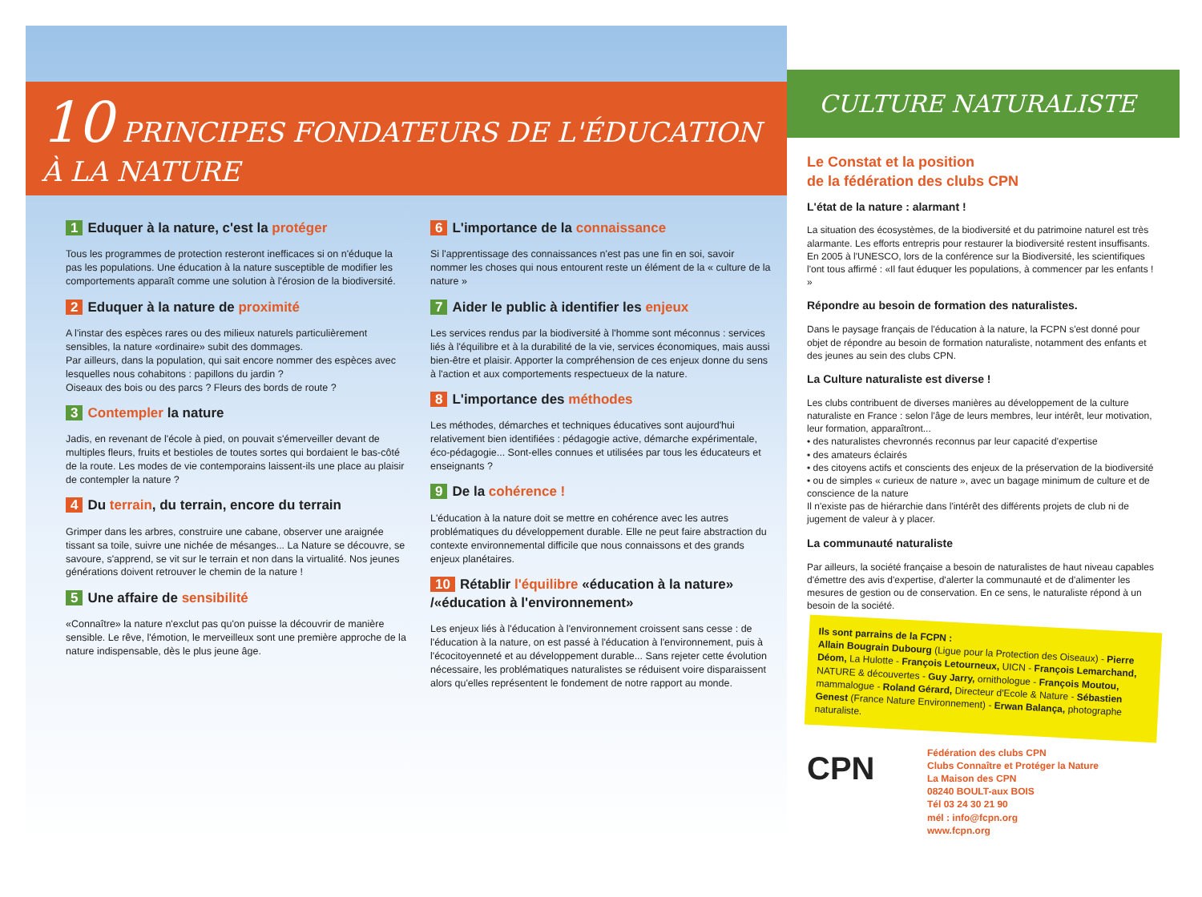10 PRINCIPES FONDATEURS DE L'ÉDUCATION À LA NATURE
1 Eduquer à la nature, c'est la protéger
Tous les programmes de protection resteront inefficaces si on n'éduque la pas les populations. Une éducation à la nature susceptible de modifier les comportements apparaît comme une solution à l'érosion de la biodiversité.
2 Eduquer à la nature de proximité
A l'instar des espèces rares ou des milieux naturels particulièrement sensibles, la nature «ordinaire» subit des dommages.
Par ailleurs, dans la population, qui sait encore nommer des espèces avec lesquelles nous cohabitons : papillons du jardin ?
Oiseaux des bois ou des parcs ? Fleurs des bords de route ?
3 Contempler la nature
Jadis, en revenant de l'école à pied, on pouvait s'émerveiller devant de multiples fleurs, fruits et bestioles de toutes sortes qui bordaient le bas-côté de la route. Les modes de vie contemporains laissent-ils une place au plaisir de contempler la nature ?
4 Du terrain, du terrain, encore du terrain
Grimper dans les arbres, construire une cabane, observer une araignée tissant sa toile, suivre une nichée de mésanges... La Nature se découvre, se savoure, s'apprend, se vit sur le terrain et non dans la virtualité. Nos jeunes générations doivent retrouver le chemin de la nature !
5 Une affaire de sensibilité
«Connaître» la nature n'exclut pas qu'on puisse la découvrir de manière sensible. Le rêve, l'émotion, le merveilleux sont une première approche de la nature indispensable, dès le plus jeune âge.
6 L'importance de la connaissance
Si l'apprentissage des connaissances n'est pas une fin en soi, savoir nommer les choses qui nous entourent reste un élément de la « culture de la nature »
7 Aider le public à identifier les enjeux
Les services rendus par la biodiversité à l'homme sont méconnus : services liés à l'équilibre et à la durabilité de la vie, services économiques, mais aussi bien-être et plaisir. Apporter la compréhension de ces enjeux donne du sens à l'action et aux comportements respectueux de la nature.
8 L'importance des méthodes
Les méthodes, démarches et techniques éducatives sont aujourd'hui relativement bien identifiées : pédagogie active, démarche expérimentale, éco-pédagogie... Sont-elles connues et utilisées par tous les éducateurs et enseignants ?
9 De la cohérence !
L'éducation à la nature doit se mettre en cohérence avec les autres problématiques du développement durable. Elle ne peut faire abstraction du contexte environnemental difficile que nous connaissons et des grands enjeux planétaires.
10 Rétablir l'équilibre «éducation à la nature» /«éducation à l'environnement»
Les enjeux liés à l'éducation à l'environnement croissent sans cesse : de l'éducation à la nature, on est passé à l'éducation à l'environnement, puis à l'écocitoyenneté et au développement durable... Sans rejeter cette évolution nécessaire, les problématiques naturalistes se réduisent voire disparaissent alors qu'elles représentent le fondement de notre rapport au monde.
CULTURE NATURALISTE
Le Constat et la position
de la fédération des clubs CPN
L'état de la nature : alarmant !
La situation des écosystèmes, de la biodiversité et du patrimoine naturel est très alarmante. Les efforts entrepris pour restaurer la biodiversité restent insuffisants. En 2005 à l'UNESCO, lors de la conférence sur la Biodiversité, les scientifiques l'ont tous affirmé : «Il faut éduquer les populations, à commencer par les enfants ! »
Répondre au besoin de formation des naturalistes.
Dans le paysage français de l'éducation à la nature, la FCPN s'est donné pour objet de répondre au besoin de formation naturaliste, notamment des enfants et des jeunes au sein des clubs CPN.
La Culture naturaliste est diverse !
Les clubs contribuent de diverses manières au développement de la culture naturaliste en France : selon l'âge de leurs membres, leur intérêt, leur motivation, leur formation, apparaîtront...
• des naturalistes chevronnés reconnus par leur capacité d'expertise
• des amateurs éclairés
• des citoyens actifs et conscients des enjeux de la préservation de la biodiversité
• ou de simples « curieux de nature », avec un bagage minimum de culture et de conscience de la nature
Il n'existe pas de hiérarchie dans l'intérêt des différents projets de club ni de jugement de valeur à y placer.
La communauté naturaliste
Par ailleurs, la société française a besoin de naturalistes de haut niveau capables d'émettre des avis d'expertise, d'alerter la communauté et de d'alimenter les mesures de gestion ou de conservation. En ce sens, le naturaliste répond à un besoin de la société.
Ils sont parrains de la FCPN :
Allain Bougrain Dubourg (Ligue pour la Protection des Oiseaux) - Pierre Déom, La Hulotte - François Letourneux, UICN - François Lemarchand, NATURE & découvertes - Guy Jarry, ornithologue - François Moutou, mammalogue - Roland Gérard, Directeur d'Ecole & Nature - Sébastien Genest (France Nature Environnement) - Erwan Balança, photographe naturaliste.
CPN
Fédération des clubs CPN
Clubs Connaître et Protéger la Nature
La Maison des CPN
08240 BOULT-aux BOIS
Tél 03 24 30 21 90
mél : info@fcpn.org
www.fcpn.org